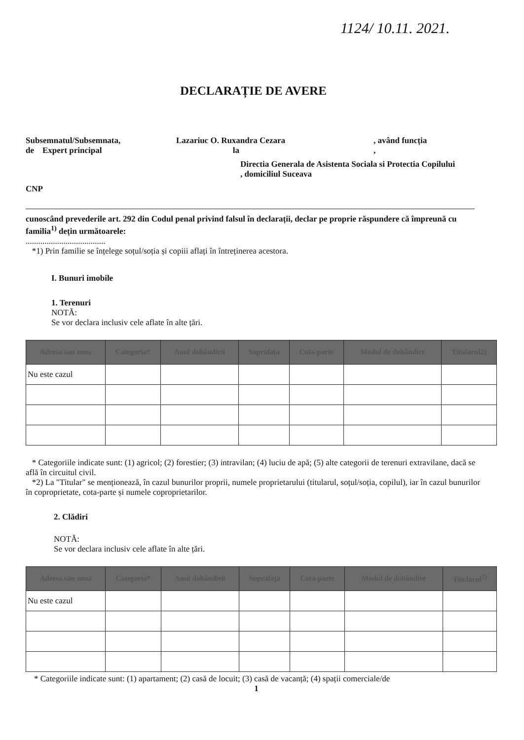1124/ 10.11. 2021.
DECLARAȚIE DE AVERE
Subsemnatul/Subsemnata,
de Expert principal
Lazariuc O. Ruxandra Cezara
la
, având funcția
,
CNP
Directia Generala de Asistenta Sociala si Protectia Copilului
, domiciliul Suceava
cunoscând prevederile art. 292 din Codul penal privind falsul în declarații, declar pe proprie răspundere că împreună cu familia<sup>1)</sup> dețin următoarele:
......................................
*1) Prin familie se înțelege soțul/soția și copiii aflați în întreținerea acestora.
I. Bunuri imobile
1. Terenuri
NOTĂ:
Se vor declara inclusiv cele aflate în alte țări.
| Adresa sau zona | Categoria* | Anul dobândirii | Suprafața | Cota-parte | Modul de dobândire | Titularul2) |
| --- | --- | --- | --- | --- | --- | --- |
| Nu este cazul | | | | | | |
* Categoriile indicate sunt: (1) agricol; (2) forestier; (3) intravilan; (4) luciu de apă; (5) alte categorii de terenuri extravilane, dacă se află în circuitul civil.
*2) La "Titular" se menționează, în cazul bunurilor proprii, numele proprietarului (titularul, soțul/soția, copilul), iar în cazul bunurilor în coproprietate, cota-parte și numele coproprietarilor.
2. Clădiri
NOTĂ:
Se vor declara inclusiv cele aflate în alte țări.
| Adresa sau zona | Categoria* | Anul dobândirii | Suprafața | Cota-parte | Modul de dobândire | Titularul<sup>2)</sup> |
| --- | --- | --- | --- | --- | --- | --- |
| Nu este cazul | | | | | | |
* Categoriile indicate sunt: (1) apartament; (2) casă de locuit; (3) casă de vacanță; (4) spații comerciale/de
1